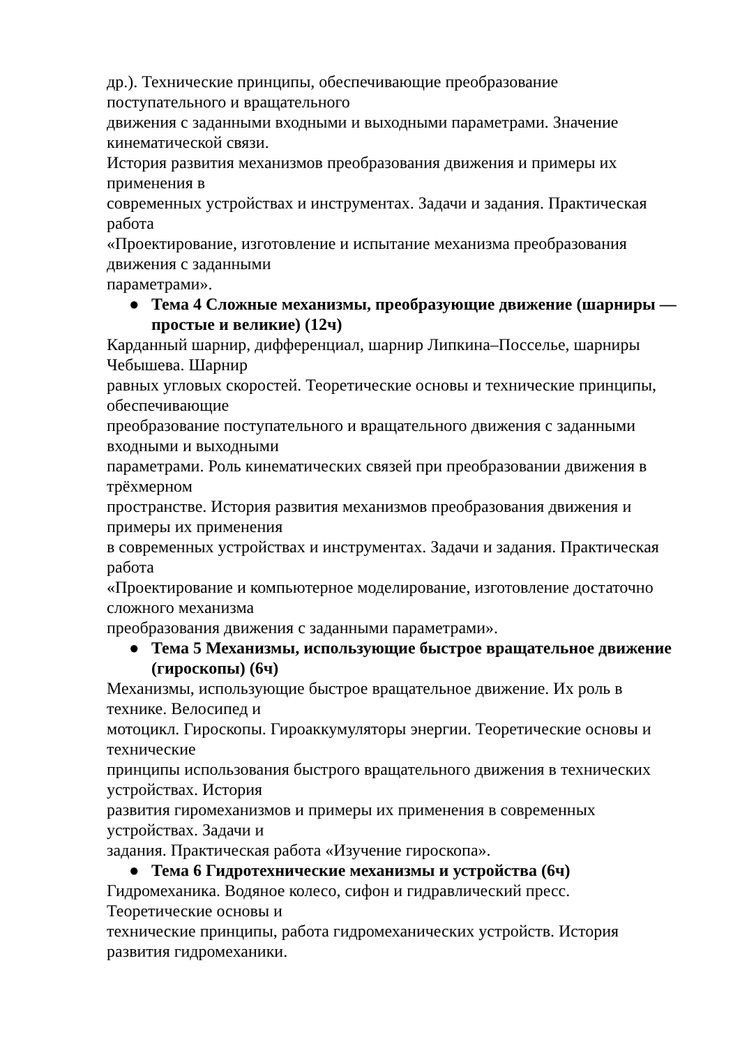др.). Технические принципы, обеспечивающие преобразование
поступательного и вращательного
движения с заданными входными и выходными параметрами. Значение
кинематической связи.
История развития механизмов преобразования движения и примеры их
применения в
современных устройствах и инструментах. Задачи и задания. Практическая
работа
«Проектирование, изготовление и испытание механизма преобразования
движения с заданными
параметрами».
● Тема 4 Сложные механизмы, преобразующие движение (шарниры — простые и великие) (12ч)
Карданный шарнир, дифференциал, шарнир Липкина–Посселье, шарниры
Чебышева. Шарнир
равных угловых скоростей. Теоретические основы и технические принципы,
обеспечивающие
преобразование поступательного и вращательного движения с заданными
входными и выходными
параметрами. Роль кинематических связей при преобразовании движения в
трёхмерном
пространстве. История развития механизмов преобразования движения и
примеры их применения
в современных устройствах и инструментах. Задачи и задания. Практическая
работа
«Проектирование и компьютерное моделирование, изготовление достаточно
сложного механизма
преобразования движения с заданными параметрами».
● Тема 5 Механизмы, использующие быстрое вращательное движение (гироскопы) (6ч)
Механизмы, использующие быстрое вращательное движение. Их роль в
технике. Велосипед и
мотоцикл. Гироскопы. Гироаккумуляторы энергии. Теоретические основы и
технические
принципы использования быстрого вращательного движения в технических
устройствах. История
развития гиромеханизмов и примеры их применения в современных
устройствах. Задачи и
задания. Практическая работа «Изучение гироскопа».
● Тема 6 Гидротехнические механизмы и устройства (6ч)
Гидромеханика. Водяное колесо, сифон и гидравлический пресс.
Теоретические основы и
технические принципы, работа гидромеханических устройств. История
развития гидромеханики.